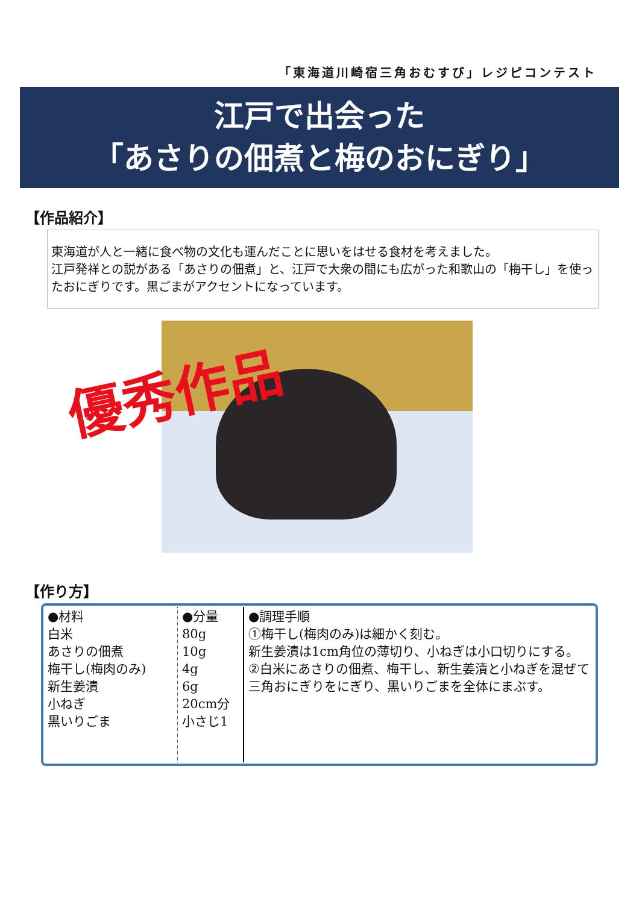「東海道川崎宿三角おむすび」レジピコンテスト
江戸で出会った
「あさりの佃煮と梅のおにぎり」
【作品紹介】
東海道が人と一緒に食べ物の文化も運んだことに思いをはせる食材を考えました。
江戸発祥との説がある「あさりの佃煮」と、江戸で大衆の間にも広がった和歌山の「梅干し」を使ったおにぎりです。黒ごまがアクセントになっています。
優秀作品
【作り方】
| ●材料 白米 あさりの佃煮 梅干し(梅肉のみ) 新生姜漬 小ねぎ 黒いりごま | ●分量 80g 10g 4g 6g 20cm分 小さじ1 | ●調理手順 ①梅干し(梅肉のみ)は細かく刻む。 新生姜漬は1cm角位の薄切り、小ねぎは小口切りにする。 ②白米にあさりの佃煮、梅干し、新生姜漬と小ねぎを混ぜて三角おにぎりをにぎり、黒いりごまを全体にまぶす。 |